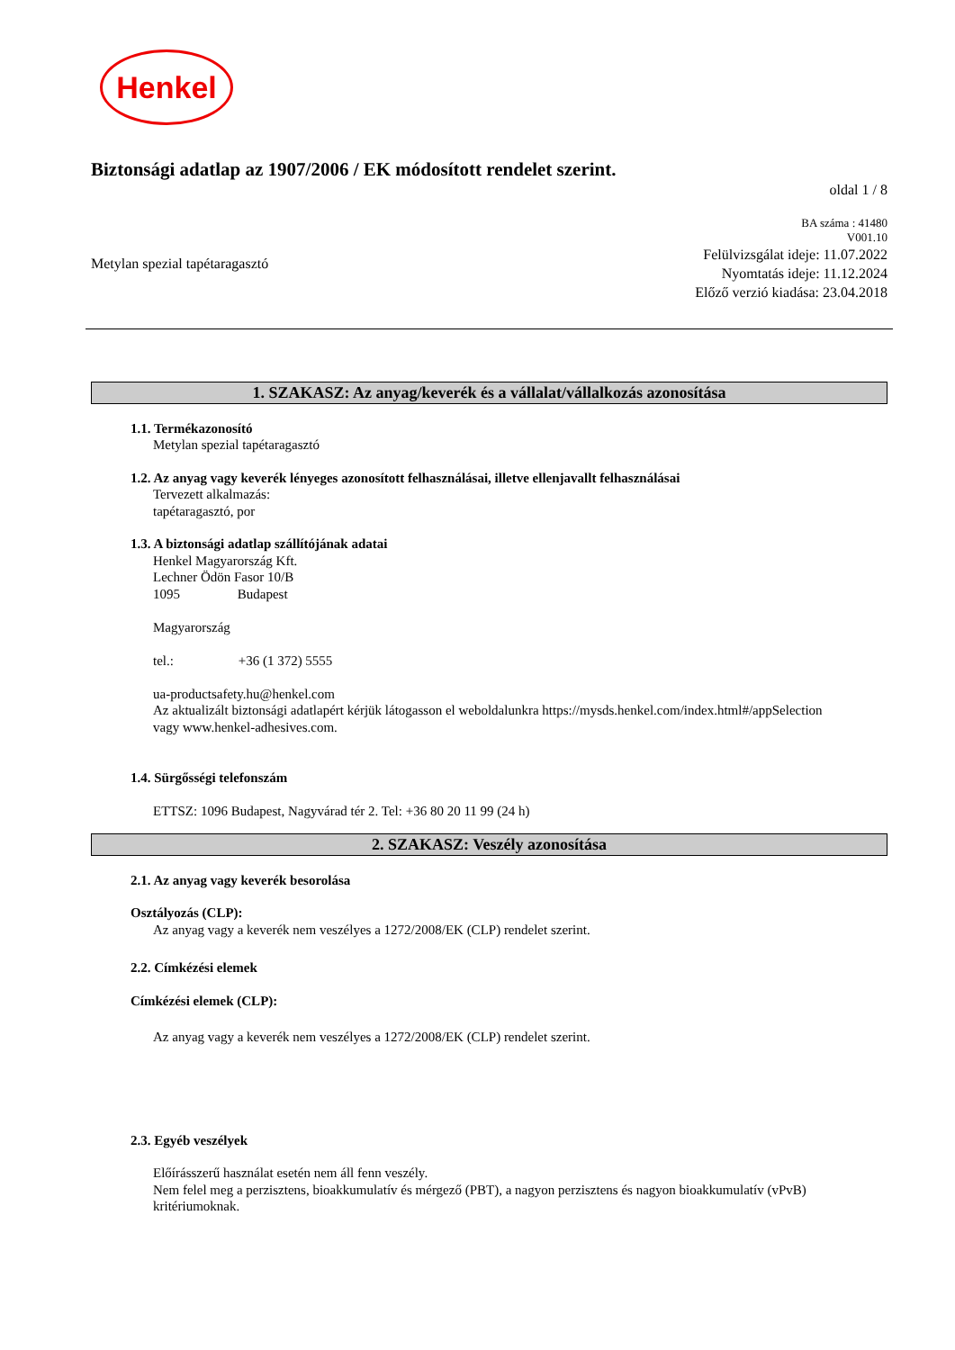Henkel
Biztonsági adatlap az 1907/2006 / EK módosított rendelet szerint.
oldal 1 / 8
Metylan spezial tapétaragasztó
BA száma : 41480
V001.10
Felülvizsgálat ideje: 11.07.2022
Nyomtatás ideje: 11.12.2024
Előző verzió kiadása: 23.04.2018
1. SZAKASZ: Az anyag/keverék és a vállalat/vállalkozás azonosítása
1.1. Termékazonosító
Metylan spezial tapétaragasztó
1.2. Az anyag vagy keverék lényeges azonosított felhasználásai, illetve ellenjavallt felhasználásai
Tervezett alkalmazás:
tapétaragasztó, por
1.3. A biztonsági adatlap szállítójának adatai
Henkel Magyarország Kft.
Lechner Ödön Fasor 10/B
1095 Budapest
Magyarország
tel.: +36 (1 372) 5555
ua-productsafety.hu@henkel.com
Az aktualizált biztonsági adatlapért kérjük látogasson el weboldalunkra https://mysds.henkel.com/index.html#/appSelection
vagy www.henkel-adhesives.com.
1.4. Sürgősségi telefonszám
ETTSZ: 1096 Budapest, Nagyvárad tér 2. Tel: +36 80 20 11 99 (24 h)
2. SZAKASZ: Veszély azonosítása
2.1. Az anyag vagy keverék besorolása
Osztályozás (CLP):
Az anyag vagy a keverék nem veszélyes a 1272/2008/EK (CLP) rendelet szerint.
2.2. Címkézési elemek
Címkézési elemek (CLP):
Az anyag vagy a keverék nem veszélyes a 1272/2008/EK (CLP) rendelet szerint.
2.3. Egyéb veszélyek
Előírásszerű használat esetén nem áll fenn veszély.
Nem felel meg a perzisztens, bioakkumulatív és mérgező (PBT), a nagyon perzisztens és nagyon bioakkumulatív (vPvB)
kritériumoknak.